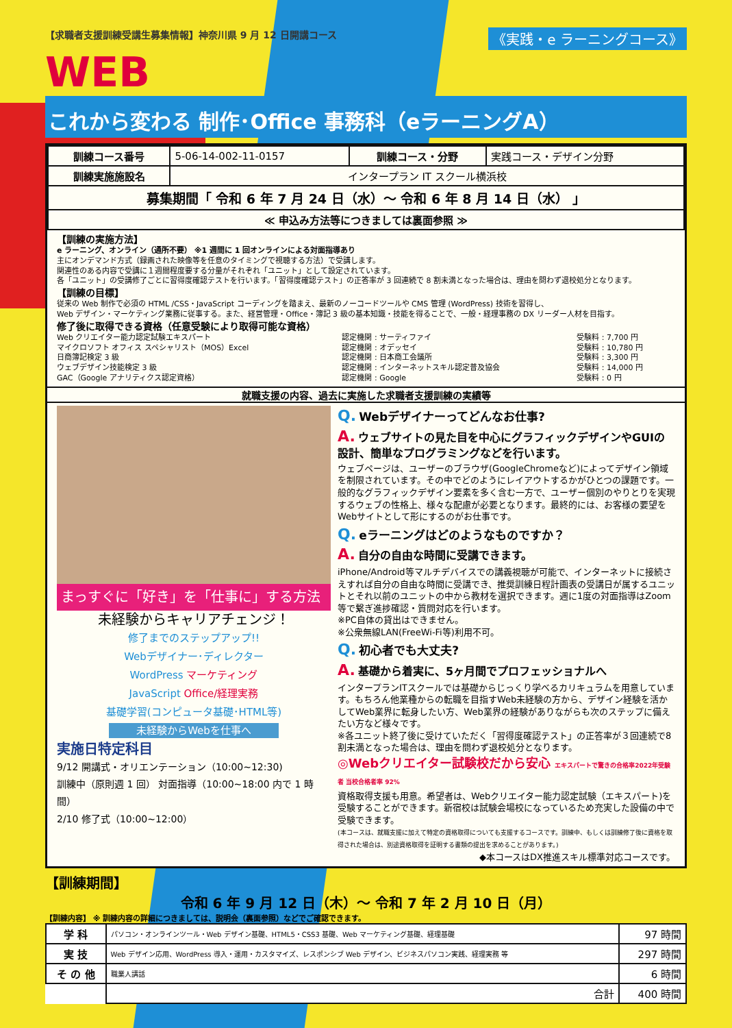《実践・e ラーニングコース》
【求職者支援訓練受講生募集情報】神奈川県 9 月 12 日開講コース
WEB
これから変わる 制作･Office 事務科（eラーニングA）
| 訓練コース番号 | 5-06-14-002-11-0157 | 訓練コース・分野 | 実践コース・デザイン分野 |
| 訓練実施施設名 | インタープラン IT スクール横浜校 | | |
| 募集期間「 令和 6 年 7 月 24 日（水）～ 令和 6 年 8 月 14 日（水） 」 | | | |
| ≪ 申込み方法等につきましては裏面参照 ≫ | | | |
【訓練の実施方法】
e ラーニング、オンライン（通所不要） ※1 週間に 1 回オンラインによる対面指導あり
主にオンデマンド方式（録画された映像等を任意のタイミングで視聴する方法）で受講します。
関連性のある内容で受講に１週間程度要する分量がそれぞれ「ユニット」として設定されています。
各「ユニット」の受講修了ごとに習得度確認テストを行います。「習得度確認テスト」の正答率が 3 回連続で 8 割未満となった場合は、理由を問わず退校処分となります。
【訓練の目標】
従来の Web 制作で必須の HTML /CSS・JavaScript コーディングを踏まえ、最新のノーコードツールや CMS 管理 (WordPress) 技術を習得し、
Web デザイン・マーケティング業務に従事する。また、経営管理・Office・簿記 3 級の基本知識・技能を得ることで、一般・経理事務の DX リーダー人材を目指す。
修了後に取得できる資格（任意受験により取得可能な資格）
| Web クリエイター能力認定試験エキスパート | 認定機関 : サーティファイ | 受験料 : 7,700 円 |
| マイクロソフト オフィス スペシャリスト（MOS）Excel | 認定機関 : オデッセイ | 受験料 : 10,780 円 |
| 日商簿記検定 3 級 | 認定機関 : 日本商工会議所 | 受験料 : 3,300 円 |
| ウェブデザイン技能検定 3 級 | 認定機関 : インターネットスキル認定普及協会 | 受験料 : 14,000 円 |
| GAC（Google アナリティクス認定資格） | 認定機関 : Google | 受験料 : 0 円 |
就職支援の内容、過去に実施した求職者支援訓練の実績等
まっすぐに「好き」を「仕事に」する方法
未経験からキャリアチェンジ！
修了までのステップアップ!!
Webデザイナー･ディレクター
WordPress マーケティング
JavaScript Office/経理実務
基礎学習(コンピュータ基礎･HTML等)
未経験からWebを仕事へ
実施日特定科目
9/12 開講式・オリエンテーション（10:00~12:30)
訓練中（原則週 1 回） 対面指導（10:00~18:00 内で 1 時間）
2/10 修了式（10:00~12:00）
Q. Webデザイナーってどんなお仕事?
A. ウェブサイトの見た目を中心にグラフィックデザインやGUIの設計、簡単なプログラミングなどを行います。
ウェブページは、ユーザーのブラウザ(GoogleChromeなど)によってデザイン領域を制限されています。その中でどのようにレイアウトするかがひとつの課題です。一般的なグラフィックデザイン要素を多く含む一方で、ユーザー個別のやりとりを実現するウェブの性格上、様々な配慮が必要となります。最終的には、お客様の要望をWebサイトとして形にするのがお仕事です。
Q. eラーニングはどのようなものですか？
A. 自分の自由な時間に受講できます。
iPhone/Android等マルチデバイスでの講義視聴が可能で、インターネットに接続さえすれば自分の自由な時間に受講でき、推奨訓練日程計画表の受講日が属するユニットとそれ以前のユニットの中から教材を選択できます。週に1度の対面指導はZoom等で繋ぎ進捗確認・質問対応を行います。
※PC自体の貸出はできません。
※公衆無線LAN(FreeWi-Fi等)利用不可。
Q. 初心者でも大丈夫?
A. 基礎から着実に、5ヶ月間でプロフェッショナルへ
インタープランITスクールでは基礎からじっくり学べるカリキュラムを用意しています。もちろん他業種からの転職を目指すWeb未経験の方から、デザイン経験を活かしてWeb業界に転身したい方、Web業界の経験がありながらも次のステップに備えたい方など様々です。
※各ユニット終了後に受けていただく「習得度確認テスト」の正答率が３回連続で8割未満となった場合は、理由を問わず退校処分となります。
◎Webクリエイター試験校だから安心 エキスパートで驚きの合格率2022年受験者 当校合格者率 92%
資格取得支援も用意。希望者は、Webクリエイター能力認定試験（エキスパート)を受験することができます。新宿校は試験会場校になっているため充実した設備の中で受験できます。
(本コースは、就職支援に加えて特定の資格取得についても支援するコースです。訓練中、もしくは訓練修了後に資格を取得された場合は、別途資格取得を証明する書類の提出を求めることがあります。)
◆本コースはDX推進スキル標準対応コースです。
【訓練期間】
令和 6 年 9 月 12 日（木）～ 令和 7 年 2 月 10 日（月）
【訓練内容】 ※ 訓練内容の詳細につきましては、説明会（裏面参照）などでご確認できます。
| 学 科 | パソコン・オンラインツール・Web デザイン基礎、HTML5・CSS3 基礎、Web マーケティング基礎、経理基礎 | 97 時間 |
| 実 技 | Web デザイン応用、WordPress 導入・運用・カスタマイズ、レスポンシブ Web デザイン、ビジネスパソコン実践、経理実務 等 | 297 時間 |
| そ の 他 | 職業人講話 | 6 時間 |
| | 合計 | 400 時間 |